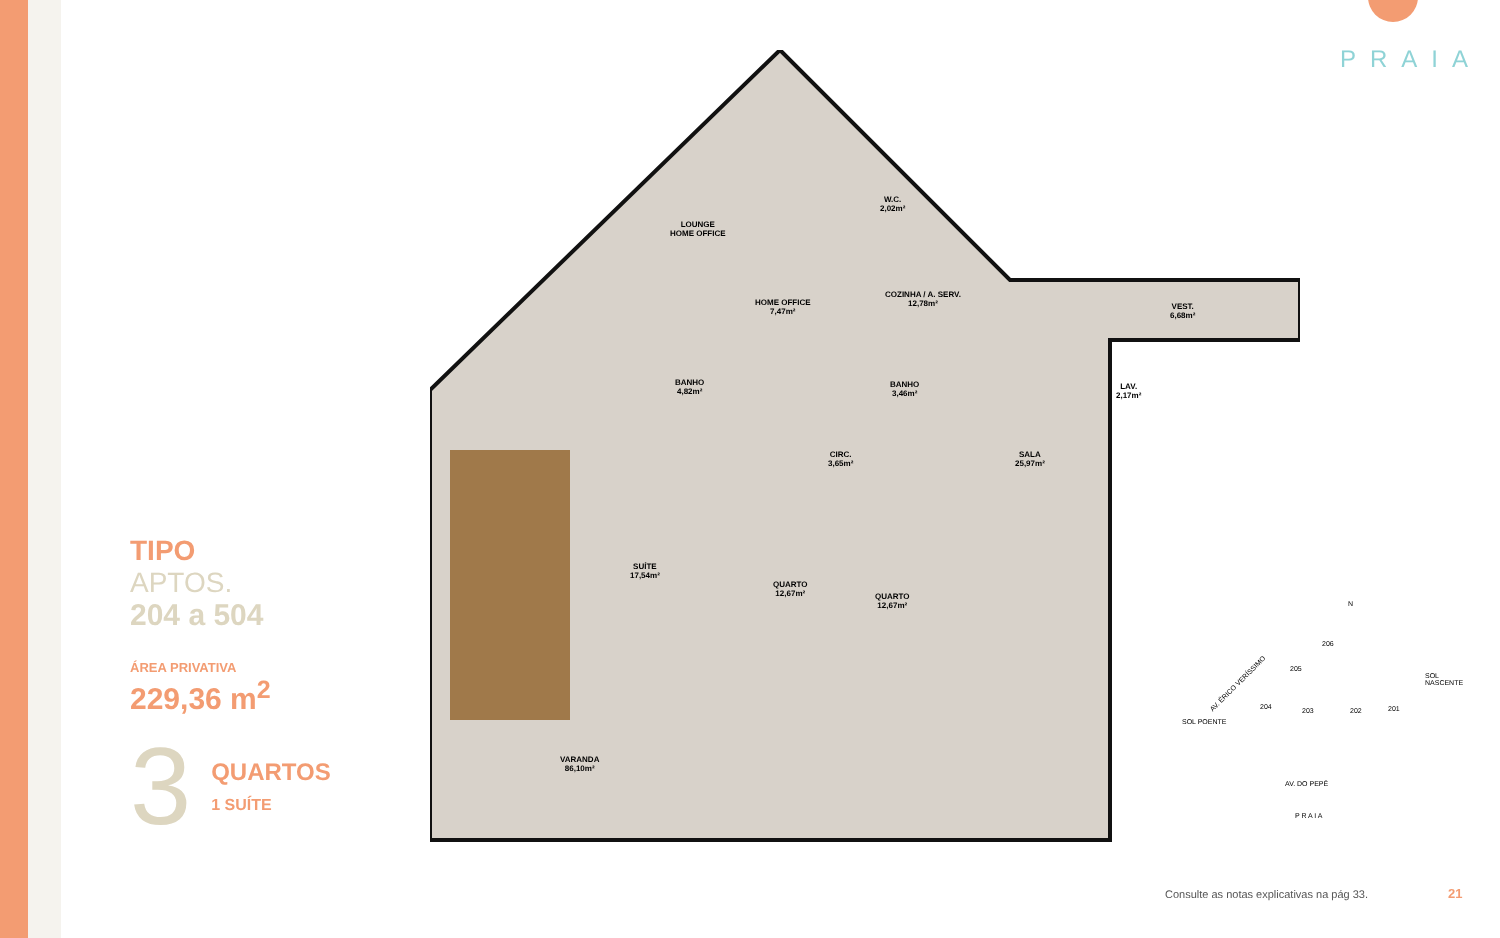PRAIA
TIPO
APTOS.
204 a 504
ÁREA PRIVATIVA
229,36 m<sup>2</sup>
3
QUARTOS
1 SUÍTE
LOUNGE
HOME OFFICE
W.C.
2,02m²
COZINHA / A. SERV.
12,78m²
VEST.
6,68m²
HOME OFFICE
7,47m²
BANHO
4,82m²
BANHO
3,46m²
LAV.
2,17m²
CIRC.
3,65m²
SALA
25,97m²
SUÍTE
17,54m²
QUARTO
12,67m²
QUARTO
12,67m²
VARANDA
86,10m²
N
AV. ÉRICO VERÍSSIMO
206
205
204 203 202 201
SOL NASCENTE
SOL POENTE
AV. DO PEPÊ
P R A I A
Consulte as notas explicativas na pág 33.
21